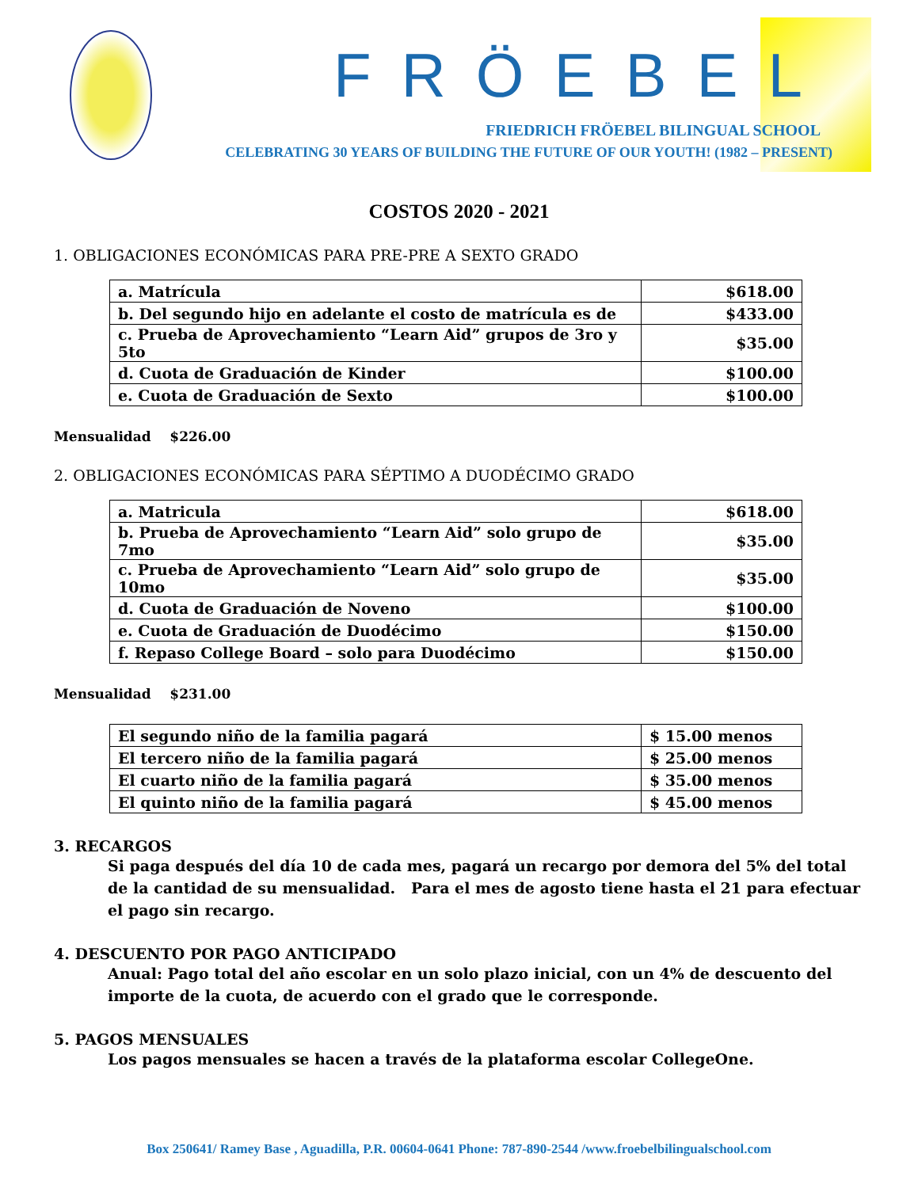FRÖEBEL
FRIEDRICH FRÖEBEL BILINGUAL SCHOOL
CELEBRATING 30 YEARS OF BUILDING THE FUTURE OF OUR YOUTH! (1982 – PRESENT)
COSTOS 2020 - 2021
1. OBLIGACIONES ECONÓMICAS PARA PRE-PRE A SEXTO GRADO
| a. Matrícula | $618.00 |
| b. Del segundo hijo en adelante el costo de matrícula es de | $433.00 |
| c. Prueba de Aprovechamiento “Learn Aid” grupos de 3ro y 5to | $35.00 |
| d. Cuota de Graduación de Kinder | $100.00 |
| e. Cuota de Graduación de Sexto | $100.00 |
Mensualidad $226.00
2. OBLIGACIONES ECONÓMICAS PARA SÉPTIMO A DUODÉCIMO GRADO
| a. Matricula | $618.00 |
| b. Prueba de Aprovechamiento “Learn Aid” solo grupo de 7mo | $35.00 |
| c. Prueba de Aprovechamiento “Learn Aid” solo grupo de 10mo | $35.00 |
| d. Cuota de Graduación de Noveno | $100.00 |
| e. Cuota de Graduación de Duodécimo | $150.00 |
| f. Repaso College Board – solo para Duodécimo | $150.00 |
Mensualidad $231.00
| El segundo niño de la familia pagará | $ 15.00 menos |
| El tercero niño de la familia pagará | $ 25.00 menos |
| El cuarto niño de la familia pagará | $ 35.00 menos |
| El quinto niño de la familia pagará | $ 45.00 menos |
3. RECARGOS
Si paga después del día 10 de cada mes, pagará un recargo por demora del 5% del total de la cantidad de su mensualidad. Para el mes de agosto tiene hasta el 21 para efectuar el pago sin recargo.
4. DESCUENTO POR PAGO ANTICIPADO
Anual: Pago total del año escolar en un solo plazo inicial, con un 4% de descuento del importe de la cuota, de acuerdo con el grado que le corresponde.
5. PAGOS MENSUALES
Los pagos mensuales se hacen a través de la plataforma escolar CollegeOne.
Box 250641/ Ramey Base , Aguadilla, P.R. 00604-0641 Phone: 787-890-2544 /www.froebelbilingualschool.com